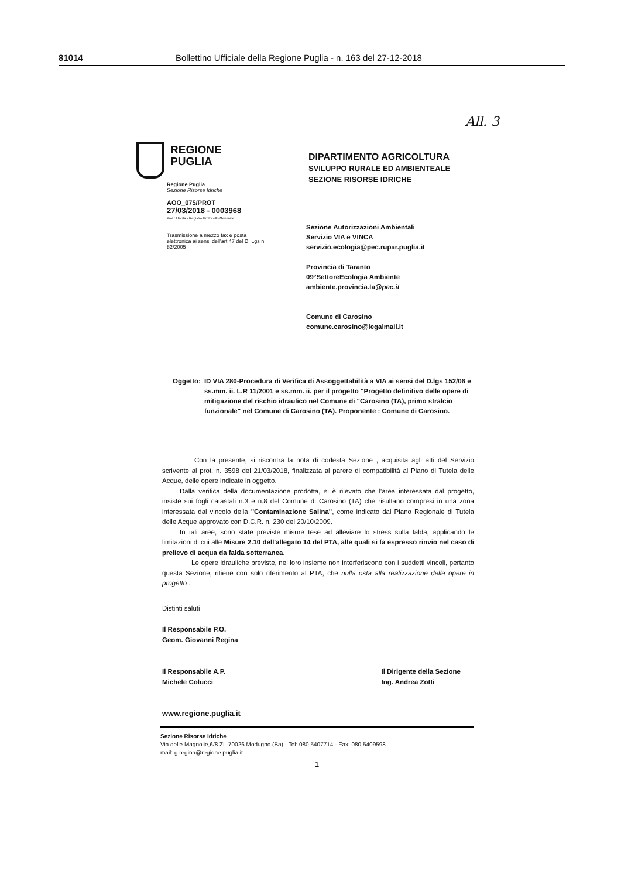81014 Bollettino Ufficiale della Regione Puglia - n. 163 del 27-12-2018
All. 3
REGIONE
PUGLIA
Regione Puglia
Sezione Risorse Idriche
AOO_075/PROT
27/03/2018 - 0003968
Prot.: Uscita - Registro Protocollo Generale
Trasmissione a mezzo fax e posta elettronica ai sensi dell'art.47 del D. Lgs n. 82/2005
DIPARTIMENTO AGRICOLTURA
SVILUPPO RURALE ED AMBIENTEALE
SEZIONE RISORSE IDRICHE
Sezione Autorizzazioni Ambientali
Servizio VIA e VINCA
servizio.ecologia@pec.rupar.puglia.it
Provincia di Taranto
09°SettoreEcologia Ambiente
ambiente.provincia.ta@pec.it
Comune di Carosino
comune.carosino@legalmail.it
Oggetto: ID VIA 280-Procedura di Verifica di Assoggettabilità a VIA ai sensi del D.lgs 152/06 e ss.mm. ii. L.R 11/2001 e ss.mm. ii. per il progetto "Progetto definitivo delle opere di mitigazione del rischio idraulico nel Comune di "Carosino (TA), primo stralcio funzionale" nel Comune di Carosino (TA). Proponente : Comune di Carosino.
Con la presente, si riscontra la nota di codesta Sezione , acquisita agli atti del Servizio scrivente al prot. n. 3598 del 21/03/2018, finalizzata al parere di compatibilità al Piano di Tutela delle Acque, delle opere indicate in oggetto.
Dalla verifica della documentazione prodotta, si è rilevato che l'area interessata dal progetto, insiste sui fogli catastali n.3 e n.8 del Comune di Carosino (TA) che risultano compresi in una zona interessata dal vincolo della "Contaminazione Salina", come indicato dal Piano Regionale di Tutela delle Acque approvato con D.C.R. n. 230 del 20/10/2009.
In tali aree, sono state previste misure tese ad alleviare lo stress sulla falda, applicando le limitazioni di cui alle Misure 2.10 dell'allegato 14 del PTA, alle quali si fa espresso rinvio nel caso di prelievo di acqua da falda sotterranea.
Le opere idrauliche previste, nel loro insieme non interferiscono con i suddetti vincoli, pertanto questa Sezione, ritiene con solo riferimento al PTA, che nulla osta alla realizzazione delle opere in progetto .
Distinti saluti
Il Responsabile P.O.
Geom. Giovanni Regina
Il Responsabile A.P.
Michele Colucci Il Dirigente della Sezione
Ing. Andrea Zotti
www.regione.puglia.it
Sezione Risorse Idriche
Via delle Magnolie,6/8 ZI -70026 Modugno (Ba) - Tel: 080 5407714 - Fax: 080 5409598
mail: g.regina@regione.puglia.it
1